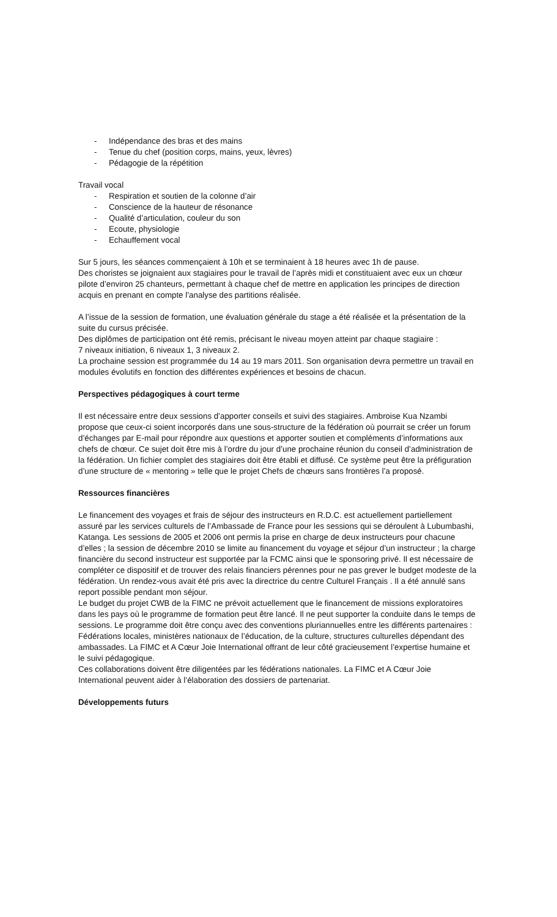- Indépendance des bras et des mains
- Tenue du chef (position corps, mains, yeux, lèvres)
- Pédagogie de la répétition
Travail vocal
- Respiration et soutien de la colonne d’air
- Conscience de la hauteur de résonance
- Qualité d’articulation, couleur du son
- Ecoute, physiologie
- Echauffement vocal
Sur 5 jours, les séances commençaient à 10h et se terminaient à 18 heures avec 1h de pause.
Des choristes se joignaient aux stagiaires pour le travail de l’après midi et constituaient avec eux un chœur pilote d’environ 25 chanteurs, permettant à chaque chef de mettre en application les principes de direction acquis en prenant en compte l’analyse des partitions réalisée.
A l’issue de la session de formation, une évaluation générale du stage a été réalisée et la présentation de la suite du cursus précisée.
Des diplômes de participation ont été remis, précisant le niveau moyen atteint par chaque stagiaire :
7 niveaux initiation, 6 niveaux 1, 3 niveaux 2.
La prochaine session est programmée du 14 au 19 mars 2011. Son organisation devra permettre un travail en modules évolutifs en fonction des différentes expériences et besoins de chacun.
Perspectives pédagogiques à court terme
Il est nécessaire entre deux sessions d’apporter conseils et suivi des stagiaires. Ambroise Kua Nzambi propose que ceux-ci soient incorporés dans une sous-structure de la fédération où pourrait se créer un forum d’échanges par E-mail pour répondre aux questions et apporter soutien et compléments d’informations aux chefs de chœur. Ce sujet doit être mis à l’ordre du jour d’une prochaine réunion du conseil d’administration de la fédération. Un fichier complet des stagiaires doit être établi et diffusé. Ce système peut être la préfiguration d’une structure de « mentoring » telle que le projet Chefs de chœurs sans frontières l’a proposé.
Ressources financières
Le financement des voyages et frais de séjour des instructeurs en R.D.C. est actuellement partiellement assuré par les services culturels de l’Ambassade de France pour les sessions qui se déroulent à Lubumbashi, Katanga. Les sessions de 2005 et 2006 ont permis la prise en charge de deux instructeurs pour chacune d’elles ; la session de décembre 2010 se limite au financement du voyage et séjour d’un instructeur ; la charge financière du second instructeur est supportée par la FCMC ainsi que le sponsoring privé. Il est nécessaire de compléter ce dispositif et de trouver des relais financiers pérennes pour ne pas grever le budget modeste de la fédération. Un rendez-vous avait été pris avec la directrice du centre Culturel Français . Il a été annulé sans report possible pendant mon séjour.
Le budget du projet CWB de la FIMC ne prévoit actuellement que le financement de missions exploratoires dans les pays où le programme de formation peut être lancé. Il ne peut supporter la conduite dans le temps de sessions. Le programme doit être conçu avec des conventions pluriannuelles entre les différents partenaires : Fédérations locales, ministères nationaux de l’éducation, de la culture, structures culturelles dépendant des ambassades. La FIMC et A Cœur Joie International offrant de leur côté gracieusement l’expertise humaine et le suivi pédagogique.
Ces collaborations doivent être diligentées par les fédérations nationales. La FIMC et A Cœur Joie International peuvent aider à l’élaboration des dossiers de partenariat.
Développements futurs